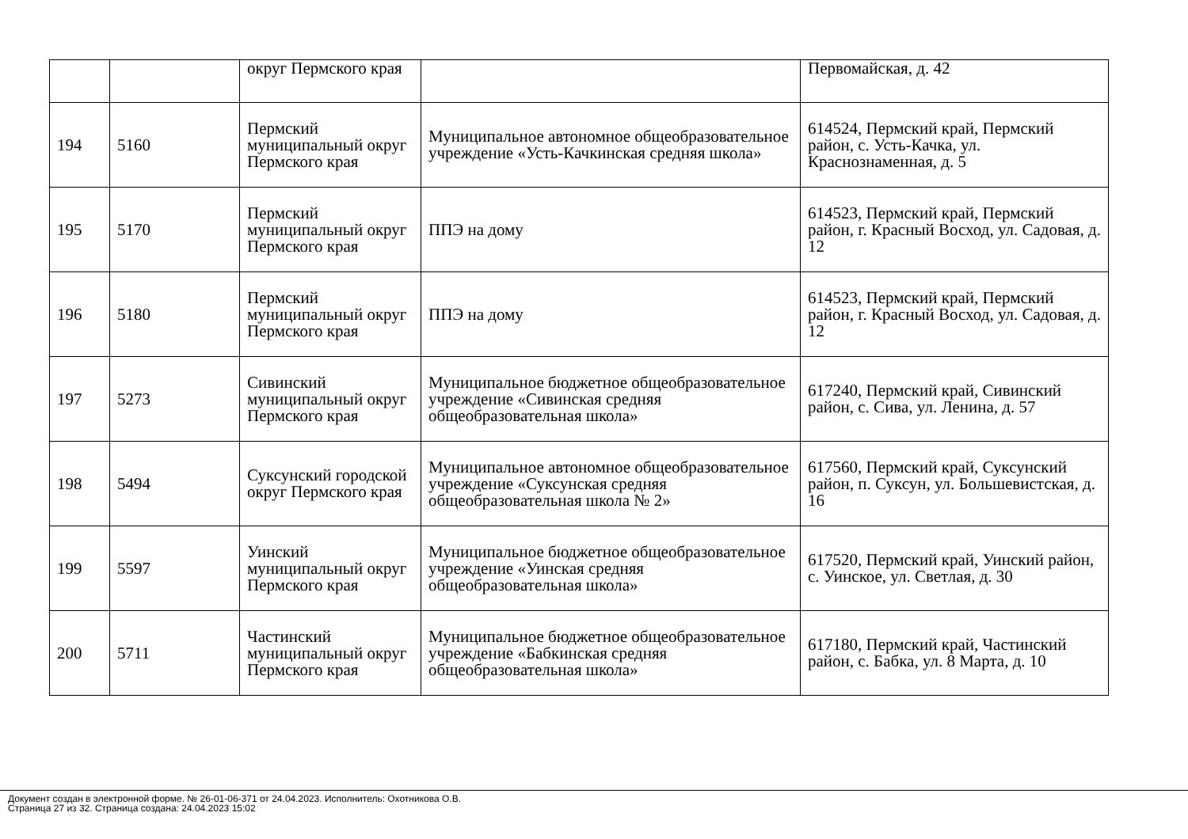| | | округ Пермского края | | Первомайская, д. 42 |
| 194 | 5160 | Пермский муниципальный округ Пермского края | Муниципальное автономное общеобразовательное учреждение «Усть-Качкинская средняя школа» | 614524, Пермский край, Пермский район, с. Усть-Качка, ул. Краснознаменная, д. 5 |
| 195 | 5170 | Пермский муниципальный округ Пермского края | ППЭ на дому | 614523, Пермский край, Пермский район, г. Красный Восход, ул. Садовая, д. 12 |
| 196 | 5180 | Пермский муниципальный округ Пермского края | ППЭ на дому | 614523, Пермский край, Пермский район, г. Красный Восход, ул. Садовая, д. 12 |
| 197 | 5273 | Сивинский муниципальный округ Пермского края | Муниципальное бюджетное общеобразовательное учреждение «Сивинская средняя общеобразовательная школа» | 617240, Пермский край, Сивинский район, с. Сива, ул. Ленина, д. 57 |
| 198 | 5494 | Суксунский городской округ Пермского края | Муниципальное автономное общеобразовательное учреждение «Суксунская средняя общеобразовательная школа № 2» | 617560, Пермский край, Суксунский район, п. Суксун, ул. Большевистская, д. 16 |
| 199 | 5597 | Уинский муниципальный округ Пермского края | Муниципальное бюджетное общеобразовательное учреждение «Уинская средняя общеобразовательная школа» | 617520, Пермский край, Уинский район, с. Уинское, ул. Светлая, д. 30 |
| 200 | 5711 | Частинский муниципальный округ Пермского края | Муниципальное бюджетное общеобразовательное учреждение «Бабкинская средняя общеобразовательная школа» | 617180, Пермский край, Частинский район, с. Бабка, ул. 8 Марта, д. 10 |
Документ создан в электронной форме. № 26-01-06-371 от 24.04.2023. Исполнитель: Охотникова О.В.
Страница 27 из 32. Страница создана: 24.04.2023 15:02